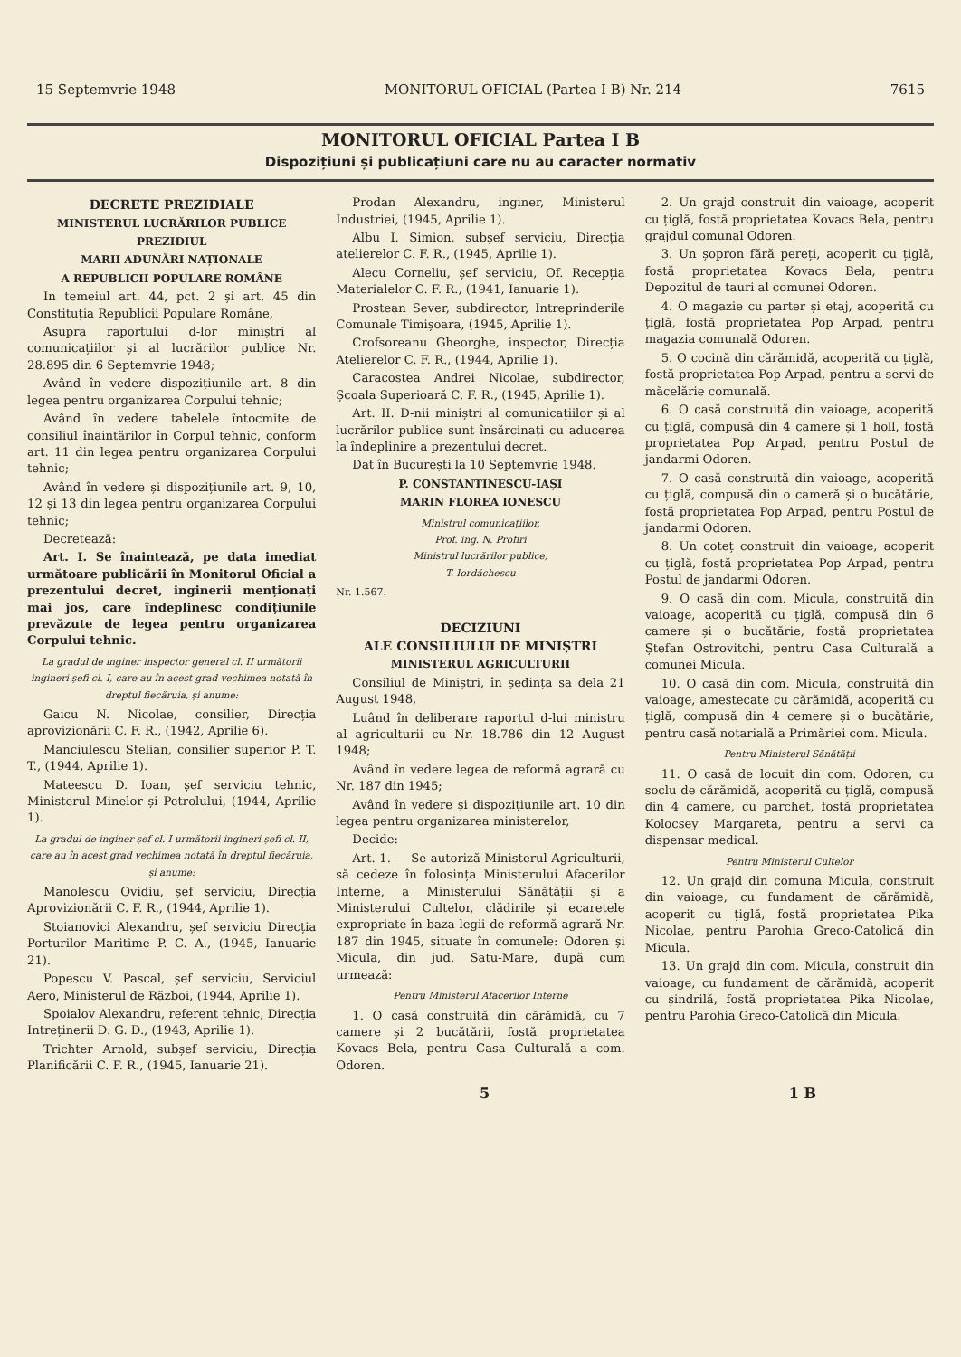15 Septemvrie 1948 MONITORUL OFICIAL (Partea I B) Nr. 214 7615
MONITORUL OFICIAL Partea I B
Dispozițiuni și publicațiuni care nu au caracter normativ
DECRETE PREZIDIALE
MINISTERUL LUCRĂRILOR PUBLICE
PREZIDIUL
MARII ADUNĂRI NAȚIONALE
A REPUBLICII POPULARE ROMÂNE
In temeiul art. 44, pct. 2 și art. 45 din Constituția Republicii Populare Române,
Asupra raportului d-lor miniștri al comunicațiilor și al lucrărilor publice Nr. 28.895 din 6 Septemvrie 1948;
Având în vedere dispozițiunile art. 8 din legea pentru organizarea Corpului tehnic;
Având în vedere tabelele întocmite de consiliul înaintărilor în Corpul tehnic, conform art. 11 din legea pentru organizarea Corpului tehnic;
Având în vedere și dispozițiunile art. 9, 10, 12 și 13 din legea pentru organizarea Corpului tehnic;
Decretează:
Art. I. Se înaintează, pe data imediat următoare publicării în Monitorul Oficial a prezentului decret, inginerii menționați mai jos, care îndeplinesc condițiunile prevăzute de legea pentru organizarea Corpului tehnic.
La gradul de inginer inspector general cl. II următorii ingineri șefi cl. I, care au în acest grad vechimea notată în dreptul fiecăruia, și anume:
Gaicu N. Nicolae, consilier, Direcția aprovizionării C. F. R., (1942, Aprilie 6).
Manciulescu Stelian, consilier superior P. T. T., (1944, Aprilie 1).
Mateescu D. Ioan, șef serviciu tehnic, Ministerul Minelor și Petrolului, (1944, Aprilie 1).
La gradul de inginer șef cl. I următorii ingineri șefi cl. II, care au în acest grad vechimea notată în dreptul fiecăruia, și anume:
Manolescu Ovidiu, șef serviciu, Direcția Aprovizionării C. F. R., (1944, Aprilie 1).
Stoianovici Alexandru, șef serviciu Direcția Porturilor Maritime P. C. A., (1945, Ianuarie 21).
Popescu V. Pascal, șef serviciu, Serviciul Aero, Ministerul de Război, (1944, Aprilie 1).
Spoialov Alexandru, referent tehnic, Direcția Intreținerii D. G. D., (1943, Aprilie 1).
Trichter Arnold, subșef serviciu, Direcția Planificării C. F. R., (1945, Ianuarie 21).
Prodan Alexandru, inginer, Ministerul Industriei, (1945, Aprilie 1).
Albu I. Simion, subșef serviciu, Direcția atelierelor C. F. R., (1945, Aprilie 1).
Alecu Corneliu, șef serviciu, Of. Recepția Materialelor C. F. R., (1941, Ianuarie 1).
Prostean Sever, subdirector, Intreprinderile Comunale Timișoara, (1945, Aprilie 1).
Crofsoreanu Gheorghe, inspector, Direcția Atelierelor C. F. R., (1944, Aprilie 1).
Caracostea Andrei Nicolae, subdirector, Școala Superioară C. F. R., (1945, Aprilie 1).
Art. II. D-nii miniștri al comunicațiilor și al lucrărilor publice sunt însărcinați cu aducerea la îndeplinire a prezentului decret.
Dat în București la 10 Septemvrie 1948.
P. CONSTANTINESCU-IAȘI
MARIN FLOREA IONESCU
Ministrul comunicațiilor,
Prof. ing. N. Profiri
Ministrul lucrărilor publice,
T. Iordăchescu
Nr. 1.567.
DECIZIUNI
ALE CONSILIULUI DE MINIȘTRI
MINISTERUL AGRICULTURII
Consiliul de Miniștri, în ședința sa dela 21 August 1948,
Luând în deliberare raportul d-lui ministru al agriculturii cu Nr. 18.786 din 12 August 1948;
Având în vedere legea de reformă agrară cu Nr. 187 din 1945;
Având în vedere și dispozițiunile art. 10 din legea pentru organizarea ministerelor,
Decide:
Art. 1. — Se autoriză Ministerul Agriculturii, să cedeze în folosința Ministerului Afacerilor Interne, a Ministerului Sănătății și a Ministerului Cultelor, clădirile și ecaretele expropriate în baza legii de reformă agrară Nr. 187 din 1945, situate în comunele: Odoren și Micula, din jud. Satu-Mare, după cum urmează:
Pentru Ministerul Afacerilor Interne
1. O casă construită din cărămidă, cu 7 camere și 2 bucătării, fostă proprietatea Kovacs Bela, pentru Casa Culturală a com. Odoren.
2. Un grajd construit din vaioage, acoperit cu țiglă, fostă proprietatea Kovacs Bela, pentru grajdul comunal Odoren.
3. Un șopron fără pereți, acoperit cu țiglă, fostă proprietatea Kovacs Bela, pentru Depozitul de tauri al comunei Odoren.
4. O magazie cu parter și etaj, acoperită cu țiglă, fostă proprietatea Pop Arpad, pentru magazia comunală Odoren.
5. O cocină din cărămidă, acoperită cu țiglă, fostă proprietatea Pop Arpad, pentru a servi de măcelărie comunală.
6. O casă construită din vaioage, acoperită cu țiglă, compusă din 4 camere și 1 holl, fostă proprietatea Pop Arpad, pentru Postul de jandarmi Odoren.
7. O casă construită din vaioage, acoperită cu țiglă, compusă din o cameră și o bucătărie, fostă proprietatea Pop Arpad, pentru Postul de jandarmi Odoren.
8. Un coteț construit din vaioage, acoperit cu țiglă, fostă proprietatea Pop Arpad, pentru Postul de jandarmi Odoren.
9. O casă din com. Micula, construită din vaioage, acoperită cu țiglă, compusă din 6 camere și o bucătărie, fostă proprietatea Ștefan Ostrovitchi, pentru Casa Culturală a comunei Micula.
10. O casă din com. Micula, construită din vaioage, amestecate cu cărămidă, acoperită cu țiglă, compusă din 4 cemere și o bucătărie, pentru casă notarială a Primăriei com. Micula.
Pentru Ministerul Sănătății
11. O casă de locuit din com. Odoren, cu soclu de cărămidă, acoperită cu țiglă, compusă din 4 camere, cu parchet, fostă proprietatea Kolocsey Margareta, pentru a servi ca dispensar medical.
Pentru Ministerul Cultelor
12. Un grajd din comuna Micula, construit din vaioage, cu fundament de cărămidă, acoperit cu țiglă, fostă proprietatea Pika Nicolae, pentru Parohia Greco-Catolică din Micula.
13. Un grajd din com. Micula, construit din vaioage, cu fundament de cărămidă, acoperit cu șindrilă, fostă proprietatea Pika Nicolae, pentru Parohia Greco-Catolică din Micula.
5 1 B